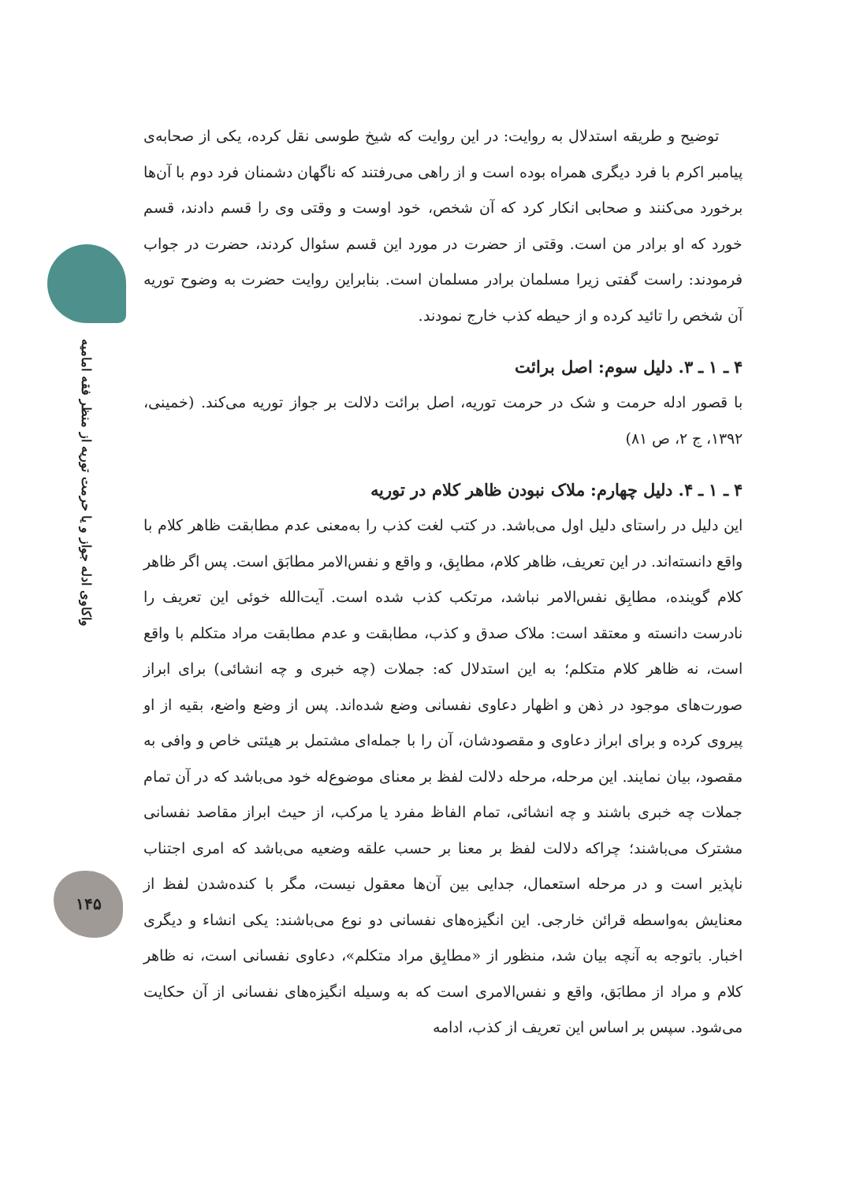واکاوی ادله جواز و یا حرمت توریه از منظر فقه امامیه
۱۴۵
توضیح و طریقه استدلال به روایت: در این روایت که شیخ طوسی نقل کرده، یکی از صحابه‌ی پیامبر اکرم با فرد دیگری همراه بوده است و از راهی می‌رفتند که ناگهان دشمنان فرد دوم با آن‌ها برخورد می‌کنند و صحابی انکار کرد که آن شخص، خود اوست و وقتی وی را قسم دادند، قسم خورد که او برادر من است. وقتی از حضرت در مورد این قسم سئوال کردند، حضرت در جواب فرمودند: راست گفتی زیرا مسلمان برادر مسلمان است. بنابراین روایت حضرت به وضوح توریه آن شخص را تائید کرده و از حیطه کذب خارج نمودند.
۴ ـ ۱ ـ ۳. دلیل سوم: اصل برائت
با قصور ادله حرمت و شک در حرمت توریه، اصل برائت دلالت بر جواز توریه می‌کند. (خمینی، ۱۳۹۲، ج ۲، ص ۸۱)
۴ ـ ۱ ـ ۴. دلیل چهارم: ملاک نبودن ظاهر کلام در توریه
این دلیل در راستای دلیل اول می‌باشد. در کتب لغت کذب را به‌معنی عدم مطابقت ظاهر کلام با واقع دانسته‌اند. در این تعریف، ظاهر کلام، مطابِق، و واقع و نفس‌الامر مطابَق است. پس اگر ظاهر کلام گوینده، مطابِق نفس‌الامر نباشد، مرتکب کذب شده است. آیت‌الله خوئی این تعریف را نادرست دانسته و معتقد است: ملاک صدق و کذب، مطابقت و عدم مطابقت مراد متکلم با واقع است، نه ظاهر کلام متکلم؛ به این استدلال که: جملات (چه خبری و چه انشائی) برای ابراز صورت‌های موجود در ذهن و اظهار دعاوی نفسانی وضع شده‌اند. پس از وضع واضع، بقیه از او پیروی کرده و برای ابراز دعاوی و مقصودشان، آن را با جمله‌ای مشتمل بر هیئتی خاص و وافی به مقصود، بیان نمایند. این مرحله، مرحله دلالت لفظ بر معنای موضوع‌له خود می‌باشد که در آن تمام جملات چه خبری باشند و چه انشائی، تمام الفاظ مفرد یا مرکب، از حیث ابراز مقاصد نفسانی مشترک می‌باشند؛ چراکه دلالت لفظ بر معنا بر حسب علقه وضعیه می‌باشد که امری اجتناب ناپذیر است و در مرحله استعمال، جدایی بین آن‌ها معقول نیست، مگر با کنده‌شدن لفظ از معنایش به‌واسطه قرائن خارجی. این انگیزه‌های نفسانی دو نوع می‌باشند: یکی انشاء و دیگری اخبار. باتوجه به آنچه بیان شد، منظور از «مطابِق مراد متکلم»، دعاوی نفسانی است، نه ظاهر کلام و مراد از مطابَق، واقع و نفس‌الامری است که به وسیله انگیزه‌های نفسانی از آن حکایت می‌شود. سپس بر اساس این تعریف از کذب، ادامه